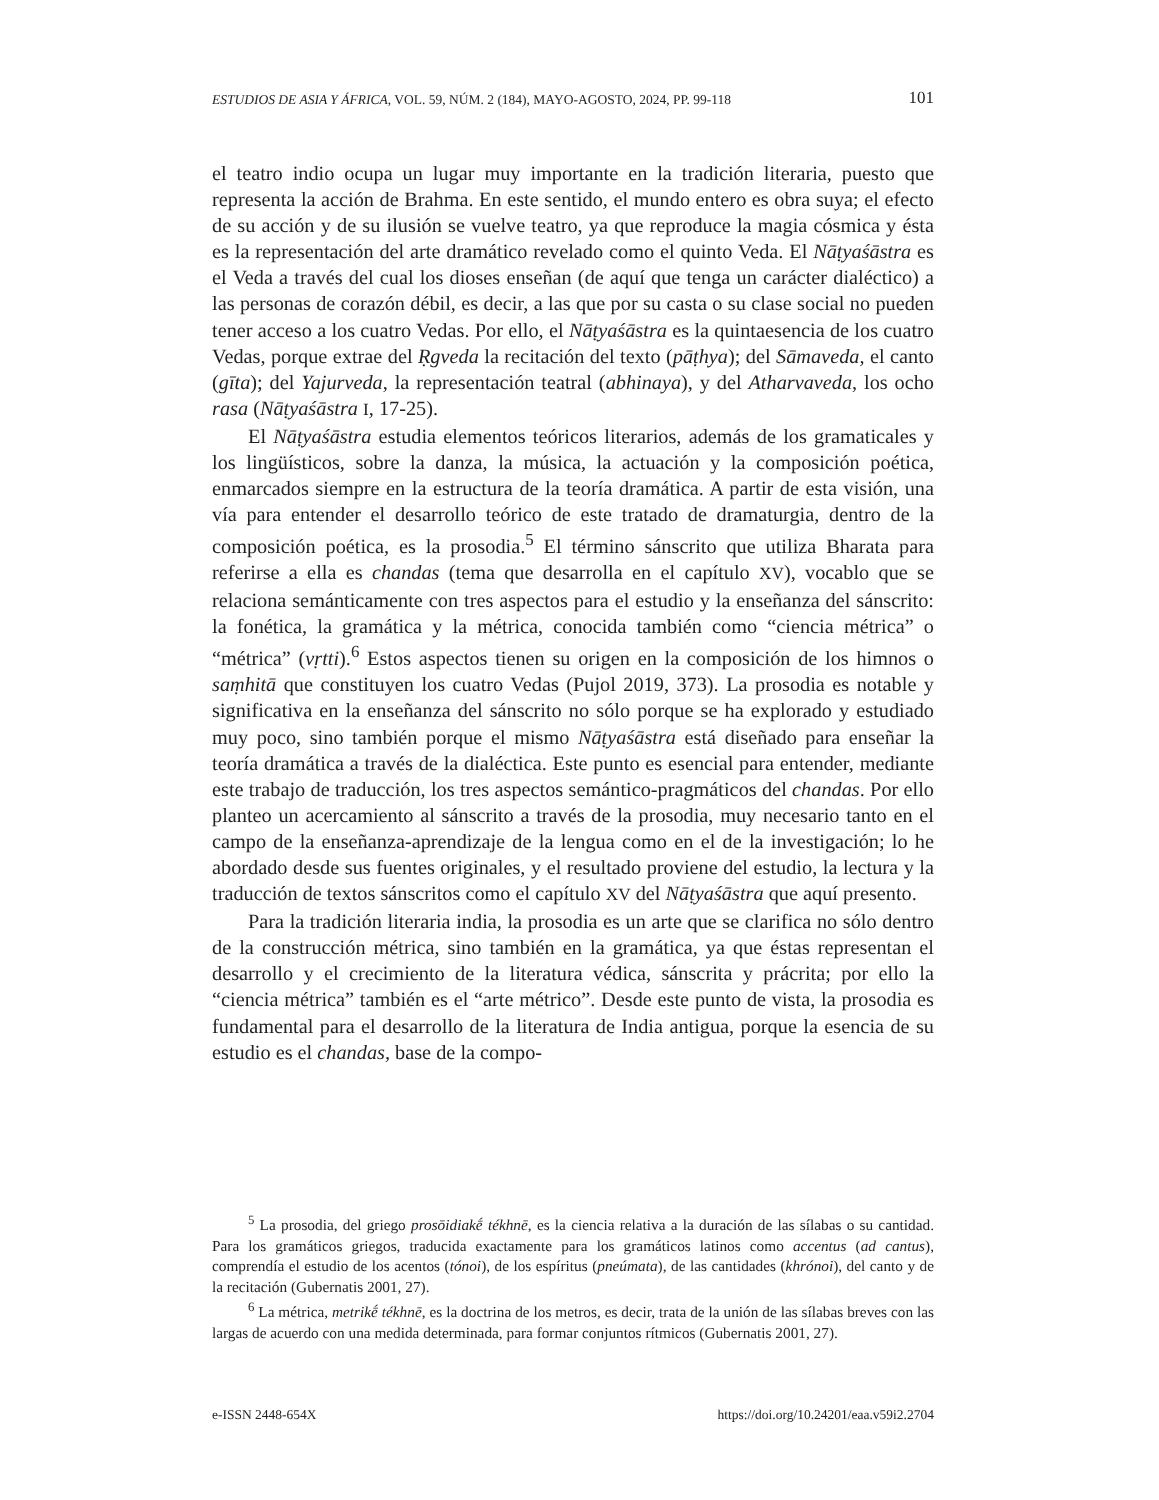ESTUDIOS DE ASIA Y ÁFRICA, VOL. 59, NÚM. 2 (184), MAYO-AGOSTO, 2024, PP. 99-118 101
el teatro indio ocupa un lugar muy importante en la tradición literaria, puesto que representa la acción de Brahma. En este sentido, el mundo entero es obra suya; el efecto de su acción y de su ilusión se vuelve teatro, ya que reproduce la magia cósmica y ésta es la representación del arte dramático revelado como el quinto Veda. El Nāṭyaśāstra es el Veda a través del cual los dioses enseñan (de aquí que tenga un carácter dialéctico) a las personas de corazón débil, es decir, a las que por su casta o su clase social no pueden tener acceso a los cuatro Vedas. Por ello, el Nāṭyaśāstra es la quintaesencia de los cuatro Vedas, porque extrae del Ṛgveda la recitación del texto (pāṭhya); del Sāmaveda, el canto (gīta); del Yajurveda, la representación teatral (abhinaya), y del Atharvaveda, los ocho rasa (Nāṭyaśāstra I, 17-25).
El Nāṭyaśāstra estudia elementos teóricos literarios, además de los gramaticales y los lingüísticos, sobre la danza, la música, la actuación y la composición poética, enmarcados siempre en la estructura de la teoría dramática. A partir de esta visión, una vía para entender el desarrollo teórico de este tratado de dramaturgia, dentro de la composición poética, es la prosodia.<sup>5</sup> El término sánscrito que utiliza Bharata para referirse a ella es chandas (tema que desarrolla en el capítulo XV), vocablo que se relaciona semánticamente con tres aspectos para el estudio y la enseñanza del sánscrito: la fonética, la gramática y la métrica, conocida también como “ciencia métrica” o “métrica” (vṛtti).<sup>6</sup> Estos aspectos tienen su origen en la composición de los himnos o saṃhitā que constituyen los cuatro Vedas (Pujol 2019, 373). La prosodia es notable y significativa en la enseñanza del sánscrito no sólo porque se ha explorado y estudiado muy poco, sino también porque el mismo Nāṭyaśāstra está diseñado para enseñar la teoría dramática a través de la dialéctica. Este punto es esencial para entender, mediante este trabajo de traducción, los tres aspectos semántico-pragmáticos del chandas. Por ello planteo un acercamiento al sánscrito a través de la prosodia, muy necesario tanto en el campo de la enseñanza-aprendizaje de la lengua como en el de la investigación; lo he abordado desde sus fuentes originales, y el resultado proviene del estudio, la lectura y la traducción de textos sánscritos como el capítulo XV del Nāṭyaśāstra que aquí presento.
Para la tradición literaria india, la prosodia es un arte que se clarifica no sólo dentro de la construcción métrica, sino también en la gramática, ya que éstas representan el desarrollo y el crecimiento de la literatura védica, sánscrita y prácrita; por ello la “ciencia métrica” también es el “arte métrico”. Desde este punto de vista, la prosodia es fundamental para el desarrollo de la literatura de India antigua, porque la esencia de su estudio es el chandas, base de la compo-
<sup>5</sup> La prosodia, del griego prosōidiakḗ tékhnē, es la ciencia relativa a la duración de las sílabas o su cantidad. Para los gramáticos griegos, traducida exactamente para los gramáticos latinos como accentus (ad cantus), comprendía el estudio de los acentos (tónoi), de los espíritus (pneúmata), de las cantidades (khrónoi), del canto y de la recitación (Gubernatis 2001, 27).
<sup>6</sup> La métrica, metrikḗ tékhnē, es la doctrina de los metros, es decir, trata de la unión de las sílabas breves con las largas de acuerdo con una medida determinada, para formar conjuntos rítmicos (Gubernatis 2001, 27).
e-ISSN 2448-654X https://doi.org/10.24201/eaa.v59i2.2704